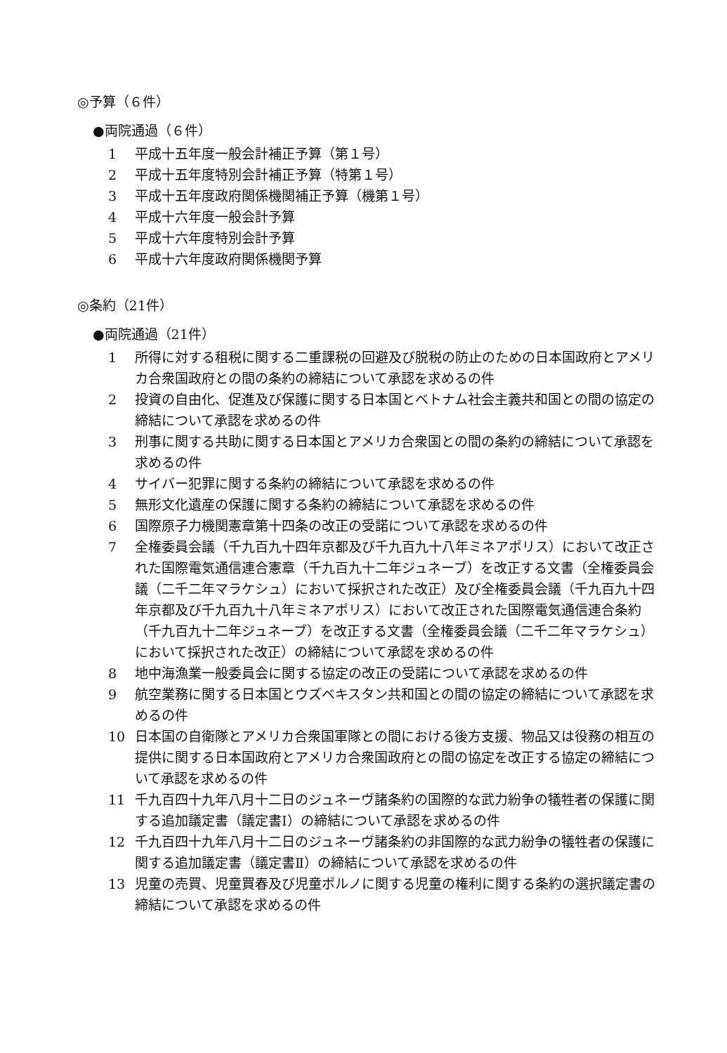◎予算（６件）
●両院通過（６件）
1 平成十五年度一般会計補正予算（第１号）
2 平成十五年度特別会計補正予算（特第１号）
3 平成十五年度政府関係機関補正予算（機第１号）
4 平成十六年度一般会計予算
5 平成十六年度特別会計予算
6 平成十六年度政府関係機関予算
◎条約（21件）
●両院通過（21件）
1 所得に対する租税に関する二重課税の回避及び脱税の防止のための日本国政府とアメリカ合衆国政府との間の条約の締結について承認を求めるの件
2 投資の自由化、促進及び保護に関する日本国とベトナム社会主義共和国との間の協定の締結について承認を求めるの件
3 刑事に関する共助に関する日本国とアメリカ合衆国との間の条約の締結について承認を求めるの件
4 サイバー犯罪に関する条約の締結について承認を求めるの件
5 無形文化遺産の保護に関する条約の締結について承認を求めるの件
6 国際原子力機関憲章第十四条の改正の受諾について承認を求めるの件
7 全権委員会議（千九百九十四年京都及び千九百九十八年ミネアポリス）において改正された国際電気通信連合憲章（千九百九十二年ジュネーブ）を改正する文書（全権委員会議（二千二年マラケシュ）において採択された改正）及び全権委員会議（千九百九十四年京都及び千九百九十八年ミネアポリス）において改正された国際電気通信連合条約（千九百九十二年ジュネーブ）を改正する文書（全権委員会議（二千二年マラケシュ）において採択された改正）の締結について承認を求めるの件
8 地中海漁業一般委員会に関する協定の改正の受諾について承認を求めるの件
9 航空業務に関する日本国とウズベキスタン共和国との間の協定の締結について承認を求めるの件
10 日本国の自衛隊とアメリカ合衆国軍隊との間における後方支援、物品又は役務の相互の提供に関する日本国政府とアメリカ合衆国政府との間の協定を改正する協定の締結について承認を求めるの件
11 千九百四十九年八月十二日のジュネーヴ諸条約の国際的な武力紛争の犠牲者の保護に関する追加議定書（議定書Ⅰ）の締結について承認を求めるの件
12 千九百四十九年八月十二日のジュネーヴ諸条約の非国際的な武力紛争の犠牲者の保護に関する追加議定書（議定書Ⅱ）の締結について承認を求めるの件
13 児童の売買、児童買春及び児童ポルノに関する児童の権利に関する条約の選択議定書の締結について承認を求めるの件